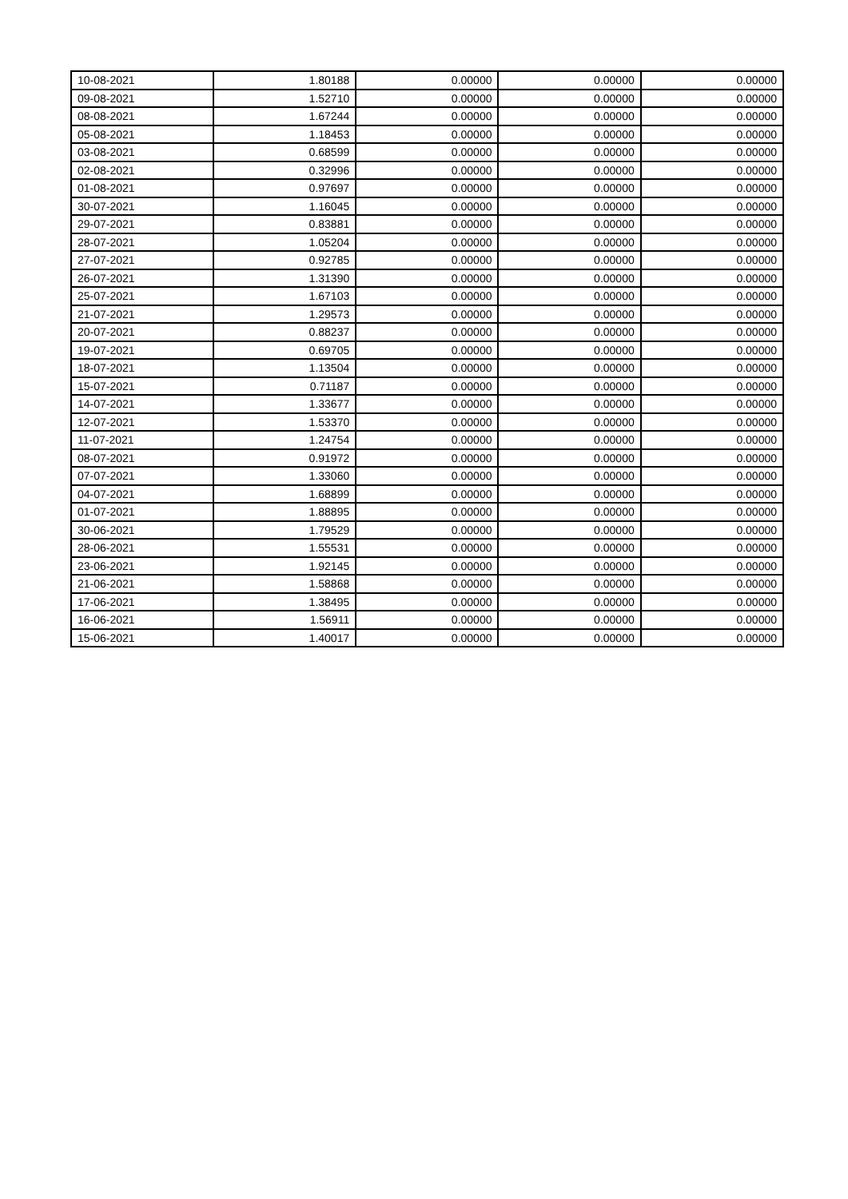| 10-08-2021 | 1.80188 | 0.00000 | 0.00000 | 0.00000 |
| 09-08-2021 | 1.52710 | 0.00000 | 0.00000 | 0.00000 |
| 08-08-2021 | 1.67244 | 0.00000 | 0.00000 | 0.00000 |
| 05-08-2021 | 1.18453 | 0.00000 | 0.00000 | 0.00000 |
| 03-08-2021 | 0.68599 | 0.00000 | 0.00000 | 0.00000 |
| 02-08-2021 | 0.32996 | 0.00000 | 0.00000 | 0.00000 |
| 01-08-2021 | 0.97697 | 0.00000 | 0.00000 | 0.00000 |
| 30-07-2021 | 1.16045 | 0.00000 | 0.00000 | 0.00000 |
| 29-07-2021 | 0.83881 | 0.00000 | 0.00000 | 0.00000 |
| 28-07-2021 | 1.05204 | 0.00000 | 0.00000 | 0.00000 |
| 27-07-2021 | 0.92785 | 0.00000 | 0.00000 | 0.00000 |
| 26-07-2021 | 1.31390 | 0.00000 | 0.00000 | 0.00000 |
| 25-07-2021 | 1.67103 | 0.00000 | 0.00000 | 0.00000 |
| 21-07-2021 | 1.29573 | 0.00000 | 0.00000 | 0.00000 |
| 20-07-2021 | 0.88237 | 0.00000 | 0.00000 | 0.00000 |
| 19-07-2021 | 0.69705 | 0.00000 | 0.00000 | 0.00000 |
| 18-07-2021 | 1.13504 | 0.00000 | 0.00000 | 0.00000 |
| 15-07-2021 | 0.71187 | 0.00000 | 0.00000 | 0.00000 |
| 14-07-2021 | 1.33677 | 0.00000 | 0.00000 | 0.00000 |
| 12-07-2021 | 1.53370 | 0.00000 | 0.00000 | 0.00000 |
| 11-07-2021 | 1.24754 | 0.00000 | 0.00000 | 0.00000 |
| 08-07-2021 | 0.91972 | 0.00000 | 0.00000 | 0.00000 |
| 07-07-2021 | 1.33060 | 0.00000 | 0.00000 | 0.00000 |
| 04-07-2021 | 1.68899 | 0.00000 | 0.00000 | 0.00000 |
| 01-07-2021 | 1.88895 | 0.00000 | 0.00000 | 0.00000 |
| 30-06-2021 | 1.79529 | 0.00000 | 0.00000 | 0.00000 |
| 28-06-2021 | 1.55531 | 0.00000 | 0.00000 | 0.00000 |
| 23-06-2021 | 1.92145 | 0.00000 | 0.00000 | 0.00000 |
| 21-06-2021 | 1.58868 | 0.00000 | 0.00000 | 0.00000 |
| 17-06-2021 | 1.38495 | 0.00000 | 0.00000 | 0.00000 |
| 16-06-2021 | 1.56911 | 0.00000 | 0.00000 | 0.00000 |
| 15-06-2021 | 1.40017 | 0.00000 | 0.00000 | 0.00000 |